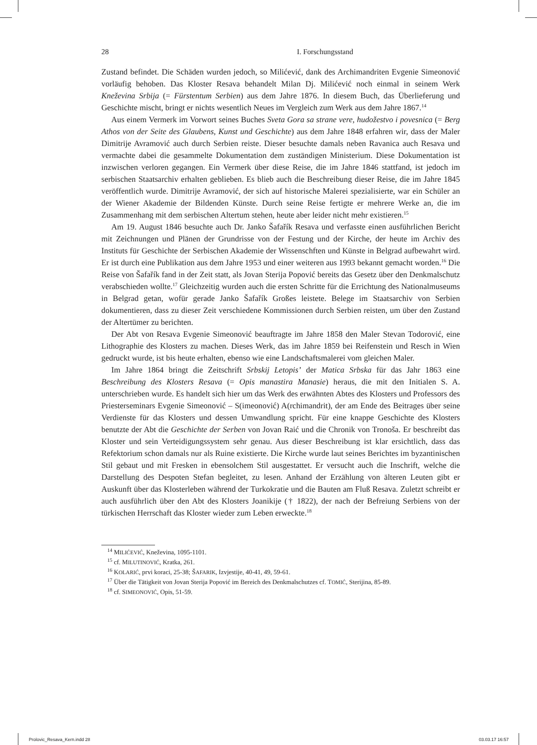28 I. Forschungsstand
Zustand befindet. Die Schäden wurden jedoch, so Milićević, dank des Archimandriten Evgenie Simeonović vorläufig behoben. Das Kloster Resava behandelt Milan Dj. Milićević noch einmal in seinem Werk Kneževina Srbija (= Fürstentum Serbien) aus dem Jahre 1876. In diesem Buch, das Überlieferung und Geschichte mischt, bringt er nichts wesentlich Neues im Vergleich zum Werk aus dem Jahre 1867.<sup>14</sup>
Aus einem Vermerk im Vorwort seines Buches Sveta Gora sa strane vere, hudožestvo i povesnica (= Berg Athos von der Seite des Glaubens, Kunst und Geschichte) aus dem Jahre 1848 erfahren wir, dass der Maler Dimitrije Avramović auch durch Serbien reiste. Dieser besuchte damals neben Ravanica auch Resava und vermachte dabei die gesammelte Dokumentation dem zuständigen Ministerium. Diese Dokumentation ist inzwischen verloren gegangen. Ein Vermerk über diese Reise, die im Jahre 1846 stattfand, ist jedoch im serbischen Staatsarchiv erhalten geblieben. Es blieb auch die Beschreibung dieser Reise, die im Jahre 1845 veröffentlich wurde. Dimitrije Avramović, der sich auf historische Malerei spezialisierte, war ein Schüler an der Wiener Akademie der Bildenden Künste. Durch seine Reise fertigte er mehrere Werke an, die im Zusammenhang mit dem serbischen Altertum stehen, heute aber leider nicht mehr existieren.<sup>15</sup>
Am 19. August 1846 besuchte auch Dr. Janko Šafařík Resava und verfasste einen ausführlichen Bericht mit Zeichnungen und Plänen der Grundrisse von der Festung und der Kirche, der heute im Archiv des Instituts für Geschichte der Serbischen Akademie der Wissenschften und Künste in Belgrad aufbewahrt wird. Er ist durch eine Publikation aus dem Jahre 1953 und einer weiteren aus 1993 bekannt gemacht worden.<sup>16</sup> Die Reise von Šafařík fand in der Zeit statt, als Jovan Sterija Popović bereits das Gesetz über den Denkmalschutz verabschieden wollte.<sup>17</sup> Gleichzeitig wurden auch die ersten Schritte für die Errichtung des Nationalmuseums in Belgrad getan, wofür gerade Janko Šafařík Großes leistete. Belege im Staatsarchiv von Serbien dokumentieren, dass zu dieser Zeit verschiedene Kommissionen durch Serbien reisten, um über den Zustand der Altertümer zu berichten.
Der Abt von Resava Evgenie Simeonović beauftragte im Jahre 1858 den Maler Stevan Todorović, eine Lithographie des Klosters zu machen. Dieses Werk, das im Jahre 1859 bei Reifenstein und Resch in Wien gedruckt wurde, ist bis heute erhalten, ebenso wie eine Landschaftsmalerei vom gleichen Maler.
Im Jahre 1864 bringt die Zeitschrift Srbskij Letopis’ der Matica Srbska für das Jahr 1863 eine Beschreibung des Klosters Resava (= Opis manastira Manasie) heraus, die mit den Initialen S. A. unterschrieben wurde. Es handelt sich hier um das Werk des erwähnten Abtes des Klosters und Professors des Priesterseminars Evgenie Simeonović – S(imeonović) A(rchimandrit), der am Ende des Beitrages über seine Verdienste für das Klosters und dessen Umwandlung spricht. Für eine knappe Geschichte des Klosters benutzte der Abt die Geschichte der Serben von Jovan Raić und die Chronik von Tronoša. Er beschreibt das Kloster und sein Verteidigungssystem sehr genau. Aus dieser Beschreibung ist klar ersichtlich, dass das Refektorium schon damals nur als Ruine existierte. Die Kirche wurde laut seines Berichtes im byzantinischen Stil gebaut und mit Fresken in ebensolchem Stil ausgestattet. Er versucht auch die Inschrift, welche die Darstellung des Despoten Stefan begleitet, zu lesen. Anhand der Erzählung von älteren Leuten gibt er Auskunft über das Klosterleben während der Turkokratie und die Bauten am Fluß Resava. Zuletzt schreibt er auch ausführlich über den Abt des Klosters Joanikije († 1822), der nach der Befreiung Serbiens von der türkischen Herrschaft das Kloster wieder zum Leben erweckte.<sup>18</sup>
<sup>14</sup> MILIĆEVIĆ, Kneževina, 1095-1101.
<sup>15</sup> cf. MILUTINOVIĆ, Kratka, 261.
<sup>16</sup> KOLARIĆ, prvi koraci, 25-38; ŠAFARIK, Izvjestije, 40-41, 49, 59-61.
<sup>17</sup> Über die Tätigkeit von Jovan Sterija Popović im Bereich des Denkmalschutzes cf. TOMIĆ, Sterijina, 85-89.
<sup>18</sup> cf. SIMEONOVIĆ, Opis, 51-59.
Prolovic_Resava_Kern.indd 28 03.03.17 16:57